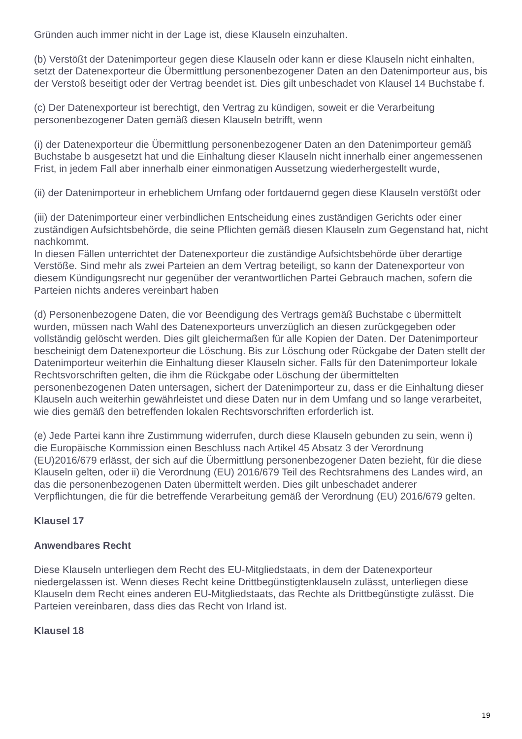Gründen auch immer nicht in der Lage ist, diese Klauseln einzuhalten.
(b) Verstößt der Datenimporteur gegen diese Klauseln oder kann er diese Klauseln nicht einhalten, setzt der Datenexporteur die Übermittlung personenbezogener Daten an den Datenimporteur aus, bis der Verstoß beseitigt oder der Vertrag beendet ist. Dies gilt unbeschadet von Klausel 14 Buchstabe f.
(c) Der Datenexporteur ist berechtigt, den Vertrag zu kündigen, soweit er die Verarbeitung personenbezogener Daten gemäß diesen Klauseln betrifft, wenn
(i) der Datenexporteur die Übermittlung personenbezogener Daten an den Datenimporteur gemäß Buchstabe b ausgesetzt hat und die Einhaltung dieser Klauseln nicht innerhalb einer angemessenen Frist, in jedem Fall aber innerhalb einer einmonatigen Aussetzung wiederhergestellt wurde,
(ii) der Datenimporteur in erheblichem Umfang oder fortdauernd gegen diese Klauseln verstößt oder
(iii) der Datenimporteur einer verbindlichen Entscheidung eines zuständigen Gerichts oder einer zuständigen Aufsichtsbehörde, die seine Pflichten gemäß diesen Klauseln zum Gegenstand hat, nicht nachkommt.
In diesen Fällen unterrichtet der Datenexporteur die zuständige Aufsichtsbehörde über derartige Verstöße. Sind mehr als zwei Parteien an dem Vertrag beteiligt, so kann der Datenexporteur von diesem Kündigungsrecht nur gegenüber der verantwortlichen Partei Gebrauch machen, sofern die Parteien nichts anderes vereinbart haben
(d) Personenbezogene Daten, die vor Beendigung des Vertrags gemäß Buchstabe c übermittelt wurden, müssen nach Wahl des Datenexporteurs unverzüglich an diesen zurückgegeben oder vollständig gelöscht werden. Dies gilt gleichermaßen für alle Kopien der Daten. Der Datenimporteur bescheinigt dem Datenexporteur die Löschung. Bis zur Löschung oder Rückgabe der Daten stellt der Datenimporteur weiterhin die Einhaltung dieser Klauseln sicher. Falls für den Datenimporteur lokale Rechtsvorschriften gelten, die ihm die Rückgabe oder Löschung der übermittelten personenbezogenen Daten untersagen, sichert der Datenimporteur zu, dass er die Einhaltung dieser Klauseln auch weiterhin gewährleistet und diese Daten nur in dem Umfang und so lange verarbeitet, wie dies gemäß den betreffenden lokalen Rechtsvorschriften erforderlich ist.
(e) Jede Partei kann ihre Zustimmung widerrufen, durch diese Klauseln gebunden zu sein, wenn i) die Europäische Kommission einen Beschluss nach Artikel 45 Absatz 3 der Verordnung (EU)2016/679 erlässt, der sich auf die Übermittlung personenbezogener Daten bezieht, für die diese Klauseln gelten, oder ii) die Verordnung (EU) 2016/679 Teil des Rechtsrahmens des Landes wird, an das die personenbezogenen Daten übermittelt werden. Dies gilt unbeschadet anderer Verpflichtungen, die für die betreffende Verarbeitung gemäß der Verordnung (EU) 2016/679 gelten.
Klausel 17
Anwendbares Recht
Diese Klauseln unterliegen dem Recht des EU-Mitgliedstaats, in dem der Datenexporteur niedergelassen ist. Wenn dieses Recht keine Drittbegünstigtenklauseln zulässt, unterliegen diese Klauseln dem Recht eines anderen EU-Mitgliedstaats, das Rechte als Drittbegünstigte zulässt. Die Parteien vereinbaren, dass dies das Recht von Irland ist.
Klausel 18
19